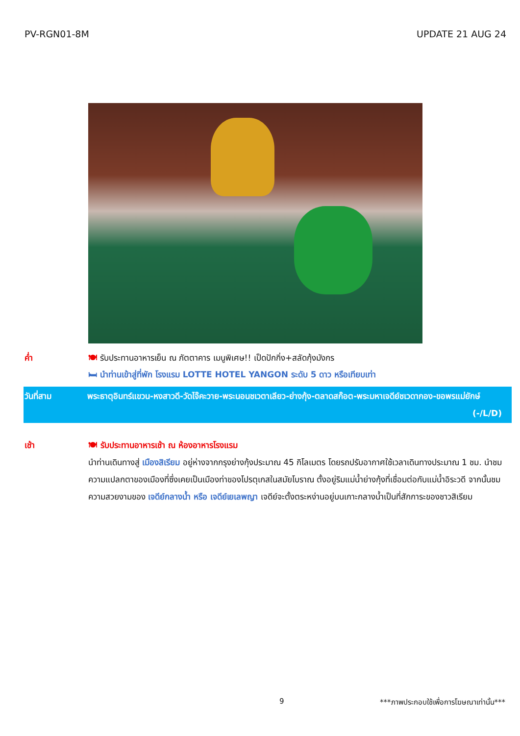PV-RGN01-8M UPDATE 21 AUG 24
ค่ำ 🍽 รับประทานอาหารเย็น ณ ภัตตาคาร เมนูพิเศษ!! เป็ดปักกิ่ง+สลัดกุ้งมังกร
🛏 นำท่านเข้าสู่ที่พัก โรงแรม LOTTE HOTEL YANGON ระดับ 5 ดาว หรือเทียบเท่า
วันที่สาม พระธาตุอินทร์แขวน-หงสาวดี-วัดไจ๊คะวาย-พระนอนชเวตาเลียว-ย่างกุ้ง-ตลาดสก๊อต-พระมหาเจดีย์ชเวดากอง-ขอพรแม่ยักษ์ (-/L/D)
เช้า 🍽 รับประทานอาหารเช้า ณ ห้องอาหารโรงแรม
นำท่านเดินทางสู่ เมืองสิเรียม อยู่ห่างจากกรุงย่างกุ้งประมาณ 45 กิโลเมตร โดยรถปรับอากาศใช้เวลาเดินทางประมาณ 1 ชม. นำชมความแปลกตาของเมืองที่ซึ่งเคยเป็นเมืองท่าของโปรตุเกสในสมัยโบราณ ตั้งอยู่ริมแม่น้ำย่างกุ้งที่เชื่อมต่อกับแม่น้ำอิระวดี จากนั้นชมความสวยงามของ เจดีย์กลางน้ำ หรือ เจดีย์เยเลพญา เจดีย์จะตั้งตระหง่านอยู่บนเกาะกลางน้ำเป็นที่สักการะของชาวสิเรียม
9 ***ภาพประกอบใช้เพื่อการโฆษณาเท่านั้น***